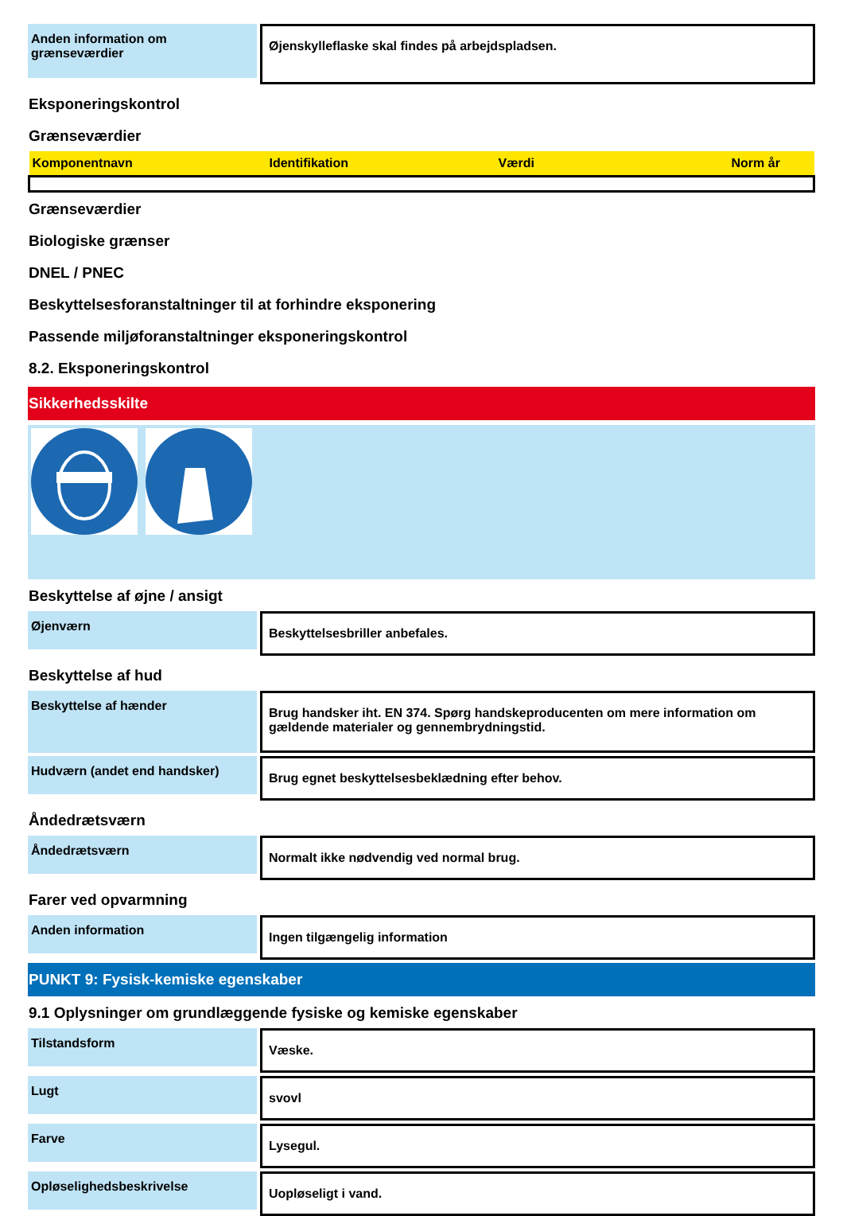Anden information om grænseværdier
Øjenskylleflaske skal findes på arbejdspladsen.
Eksponeringskontrol
Grænseværdier
| Komponentnavn | Identifikation | Værdi | Norm år |
| --- | --- | --- | --- |
Grænseværdier
Biologiske grænser
DNEL / PNEC
Beskyttelsesforanstaltninger til at forhindre eksponering
Passende miljøforanstaltninger eksponeringskontrol
8.2. Eksponeringskontrol
Sikkerhedsskilte
Beskyttelse af øjne / ansigt
Øjenværn
Beskyttelsesbriller anbefales.
Beskyttelse af hud
Beskyttelse af hænder
Brug handsker iht. EN 374. Spørg handskeproducenten om mere information om gældende materialer og gennembrydningstid.
Hudværn (andet end handsker)
Brug egnet beskyttelsesbeklædning efter behov.
Åndedrætsværn
Åndedrætsværn
Normalt ikke nødvendig ved normal brug.
Farer ved opvarmning
Anden information
Ingen tilgængelig information
PUNKT 9: Fysisk-kemiske egenskaber
9.1 Oplysninger om grundlæggende fysiske og kemiske egenskaber
Tilstandsform
Væske.
Lugt
svovl
Farve
Lysegul.
Opløselighedsbeskrivelse
Uopløseligt i vand.